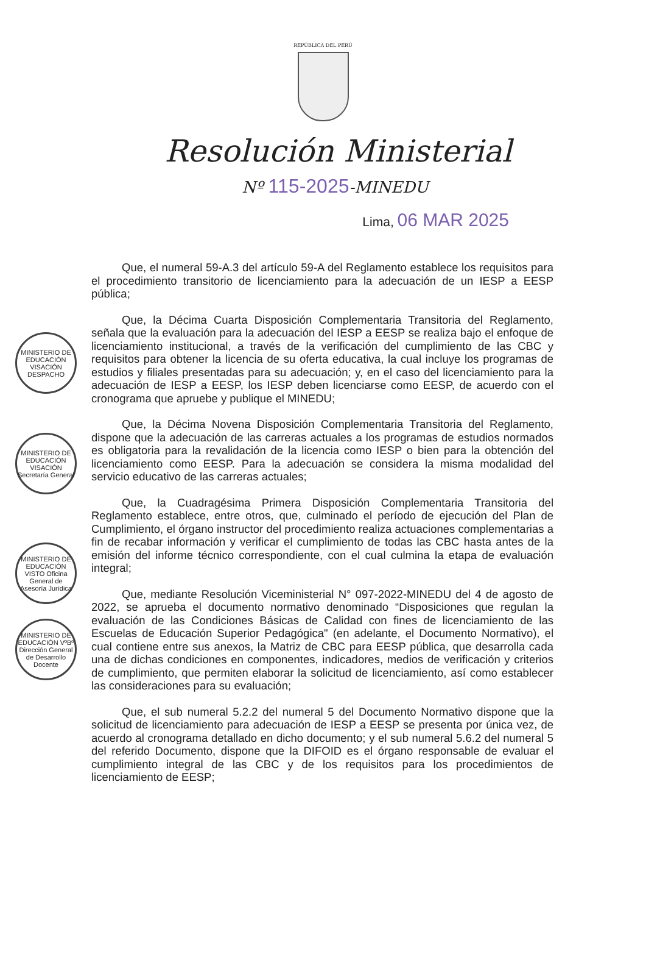REPÚBLICA DEL PERÚ
Resolución Ministerial
Nº 115-2025-MINEDU
Lima, 06 MAR 2025
Que, el numeral 59-A.3 del artículo 59-A del Reglamento establece los requisitos para el procedimiento transitorio de licenciamiento para la adecuación de un IESP a EESP pública;
Que, la Décima Cuarta Disposición Complementaria Transitoria del Reglamento, señala que la evaluación para la adecuación del IESP a EESP se realiza bajo el enfoque de licenciamiento institucional, a través de la verificación del cumplimiento de las CBC y requisitos para obtener la licencia de su oferta educativa, la cual incluye los programas de estudios y filiales presentadas para su adecuación; y, en el caso del licenciamiento para la adecuación de IESP a EESP, los IESP deben licenciarse como EESP, de acuerdo con el cronograma que apruebe y publique el MINEDU;
Que, la Décima Novena Disposición Complementaria Transitoria del Reglamento, dispone que la adecuación de las carreras actuales a los programas de estudios normados es obligatoria para la revalidación de la licencia como IESP o bien para la obtención del licenciamiento como EESP. Para la adecuación se considera la misma modalidad del servicio educativo de las carreras actuales;
Que, la Cuadragésima Primera Disposición Complementaria Transitoria del Reglamento establece, entre otros, que, culminado el período de ejecución del Plan de Cumplimiento, el órgano instructor del procedimiento realiza actuaciones complementarias a fin de recabar información y verificar el cumplimiento de todas las CBC hasta antes de la emisión del informe técnico correspondiente, con el cual culmina la etapa de evaluación integral;
Que, mediante Resolución Viceministerial N° 097-2022-MINEDU del 4 de agosto de 2022, se aprueba el documento normativo denominado “Disposiciones que regulan la evaluación de las Condiciones Básicas de Calidad con fines de licenciamiento de las Escuelas de Educación Superior Pedagógica" (en adelante, el Documento Normativo), el cual contiene entre sus anexos, la Matriz de CBC para EESP pública, que desarrolla cada una de dichas condiciones en componentes, indicadores, medios de verificación y criterios de cumplimiento, que permiten elaborar la solicitud de licenciamiento, así como establecer las consideraciones para su evaluación;
Que, el sub numeral 5.2.2 del numeral 5 del Documento Normativo dispone que la solicitud de licenciamiento para adecuación de IESP a EESP se presenta por única vez, de acuerdo al cronograma detallado en dicho documento; y el sub numeral 5.6.2 del numeral 5 del referido Documento, dispone que la DIFOID es el órgano responsable de evaluar el cumplimiento integral de las CBC y de los requisitos para los procedimientos de licenciamiento de EESP;
MINISTERIO DE EDUCACIÓN VISACIÓN DESPACHO
MINISTERIO DE EDUCACIÓN VISACIÓN Secretaría General
MINISTERIO DE EDUCACIÓN VISTO Oficina General de Asesoría Jurídica
MINISTERIO DE EDUCACIÓN VºBº Dirección General de Desarrollo Docente